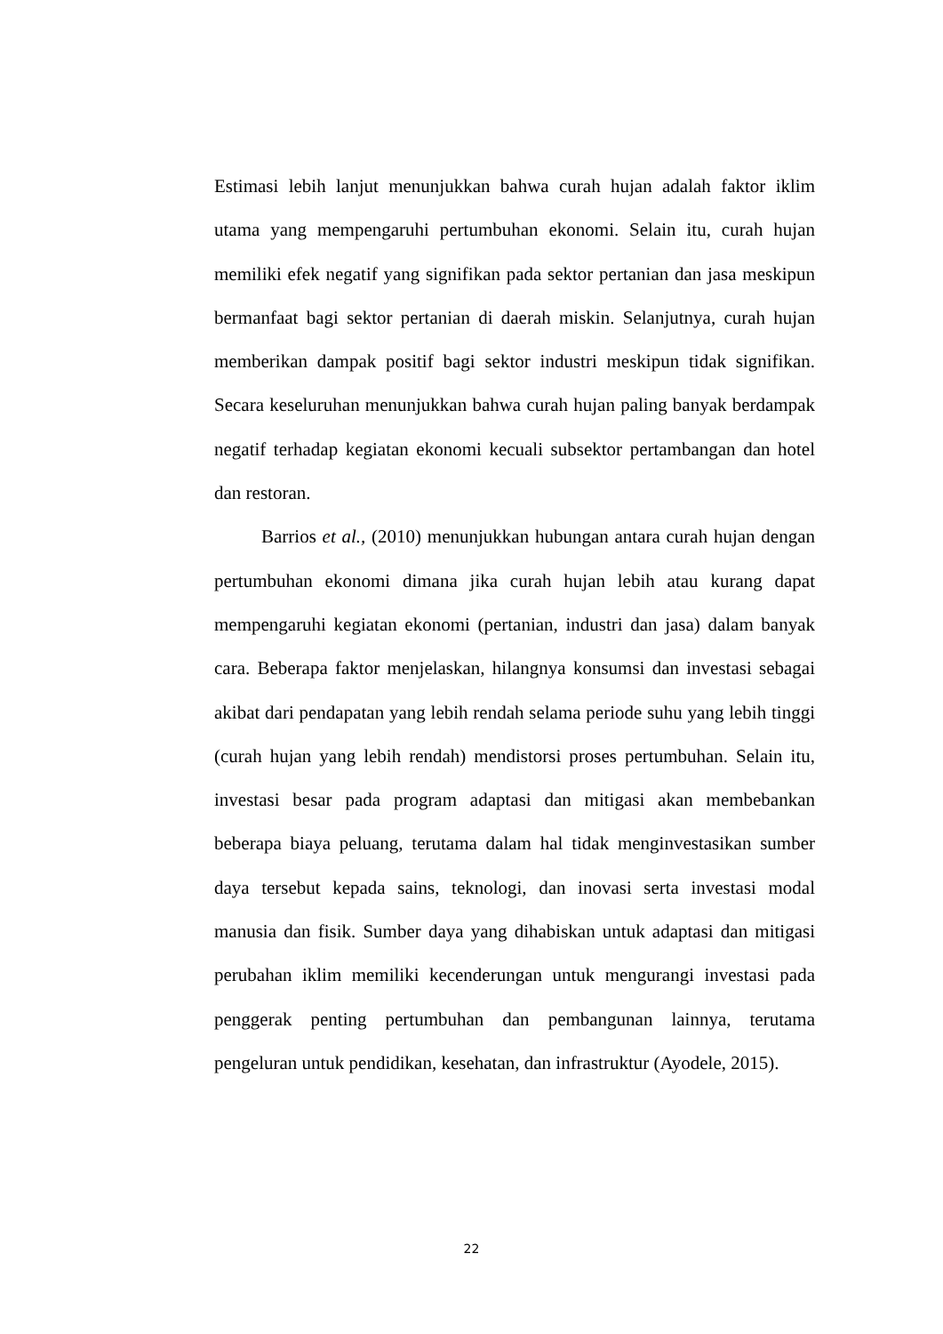Estimasi lebih lanjut menunjukkan bahwa curah hujan adalah faktor iklim utama yang mempengaruhi pertumbuhan ekonomi. Selain itu, curah hujan memiliki efek negatif yang signifikan pada sektor pertanian dan jasa meskipun bermanfaat bagi sektor pertanian di daerah miskin. Selanjutnya, curah hujan memberikan dampak positif bagi sektor industri meskipun tidak signifikan. Secara keseluruhan menunjukkan bahwa curah hujan paling banyak berdampak negatif terhadap kegiatan ekonomi kecuali subsektor pertambangan dan hotel dan restoran.
Barrios et al., (2010) menunjukkan hubungan antara curah hujan dengan pertumbuhan ekonomi dimana jika curah hujan lebih atau kurang dapat mempengaruhi kegiatan ekonomi (pertanian, industri dan jasa) dalam banyak cara. Beberapa faktor menjelaskan, hilangnya konsumsi dan investasi sebagai akibat dari pendapatan yang lebih rendah selama periode suhu yang lebih tinggi (curah hujan yang lebih rendah) mendistorsi proses pertumbuhan. Selain itu, investasi besar pada program adaptasi dan mitigasi akan membebankan beberapa biaya peluang, terutama dalam hal tidak menginvestasikan sumber daya tersebut kepada sains, teknologi, dan inovasi serta investasi modal manusia dan fisik. Sumber daya yang dihabiskan untuk adaptasi dan mitigasi perubahan iklim memiliki kecenderungan untuk mengurangi investasi pada penggerak penting pertumbuhan dan pembangunan lainnya, terutama pengeluran untuk pendidikan, kesehatan, dan infrastruktur (Ayodele, 2015).
22